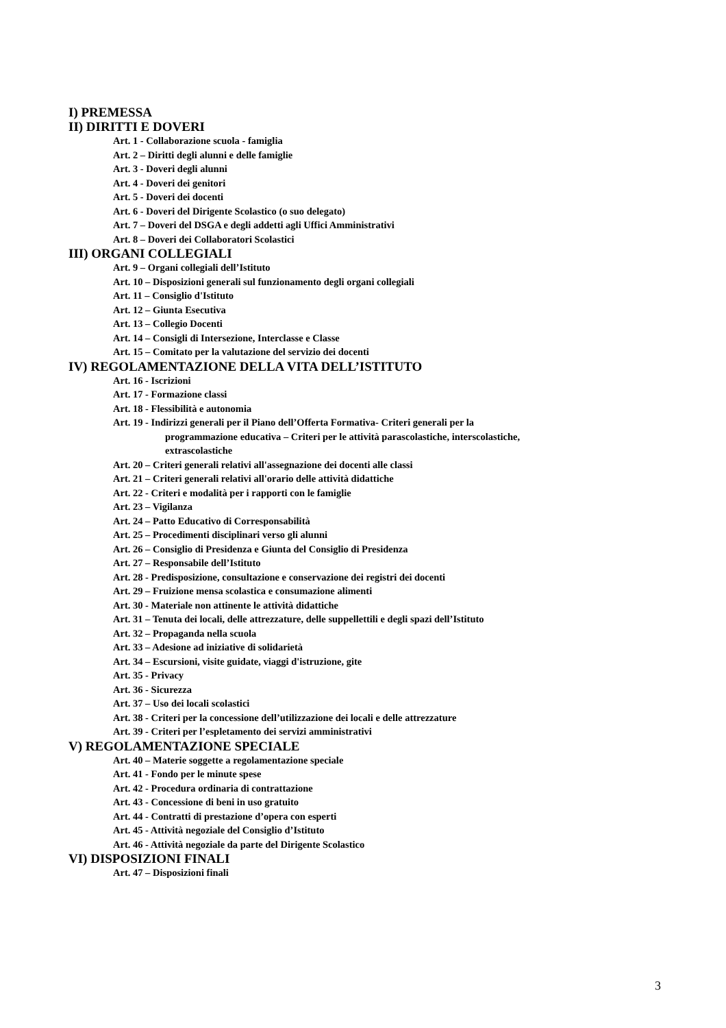I) PREMESSA
II) DIRITTI E DOVERI
Art. 1 - Collaborazione scuola - famiglia
Art. 2 – Diritti degli alunni e delle famiglie
Art. 3 - Doveri degli alunni
Art. 4 - Doveri dei genitori
Art. 5 - Doveri dei docenti
Art. 6 - Doveri del Dirigente Scolastico (o suo delegato)
Art. 7 – Doveri del DSGA e degli addetti agli Uffici Amministrativi
Art. 8 – Doveri dei Collaboratori Scolastici
III) ORGANI COLLEGIALI
Art. 9 – Organi collegiali dell’Istituto
Art. 10 – Disposizioni generali sul funzionamento degli organi collegiali
Art. 11 – Consiglio d'Istituto
Art. 12 – Giunta Esecutiva
Art. 13 – Collegio Docenti
Art. 14 – Consigli di Intersezione, Interclasse e Classe
Art. 15 – Comitato per la valutazione del servizio dei docenti
IV) REGOLAMENTAZIONE DELLA VITA DELL’ISTITUTO
Art. 16 - Iscrizioni
Art. 17 - Formazione classi
Art. 18 - Flessibilità e autonomia
Art. 19 - Indirizzi generali per il Piano dell’Offerta Formativa- Criteri generali per la
programmazione educativa – Criteri per le attività parascolastiche, interscolastiche,
extrascolastiche
Art. 20 – Criteri generali relativi all'assegnazione dei docenti alle classi
Art. 21 – Criteri generali relativi all'orario delle attività didattiche
Art. 22 - Criteri e modalità per i rapporti con le famiglie
Art. 23 – Vigilanza
Art. 24 – Patto Educativo di Corresponsabilità
Art. 25 – Procedimenti disciplinari verso gli alunni
Art. 26 – Consiglio di Presidenza e Giunta del Consiglio di Presidenza
Art. 27 – Responsabile dell’Istituto
Art. 28 - Predisposizione, consultazione e conservazione dei registri dei docenti
Art. 29 – Fruizione mensa scolastica e consumazione alimenti
Art. 30 - Materiale non attinente le attività didattiche
Art. 31 – Tenuta dei locali, delle attrezzature, delle suppellettili e degli spazi dell’Istituto
Art. 32 – Propaganda nella scuola
Art. 33 – Adesione ad iniziative di solidarietà
Art. 34 – Escursioni, visite guidate, viaggi d'istruzione, gite
Art. 35 - Privacy
Art. 36 - Sicurezza
Art. 37 – Uso dei locali scolastici
Art. 38 - Criteri per la concessione dell’utilizzazione dei locali e delle attrezzature
Art. 39 - Criteri per l’espletamento dei servizi amministrativi
V) REGOLAMENTAZIONE SPECIALE
Art. 40 – Materie soggette a regolamentazione speciale
Art. 41 - Fondo per le minute spese
Art. 42 - Procedura ordinaria di contrattazione
Art. 43 - Concessione di beni in uso gratuito
Art. 44 - Contratti di prestazione d’opera con esperti
Art. 45 - Attività negoziale del Consiglio d’Istituto
Art. 46 - Attività negoziale da parte del Dirigente Scolastico
VI) DISPOSIZIONI FINALI
Art. 47 – Disposizioni finali
3